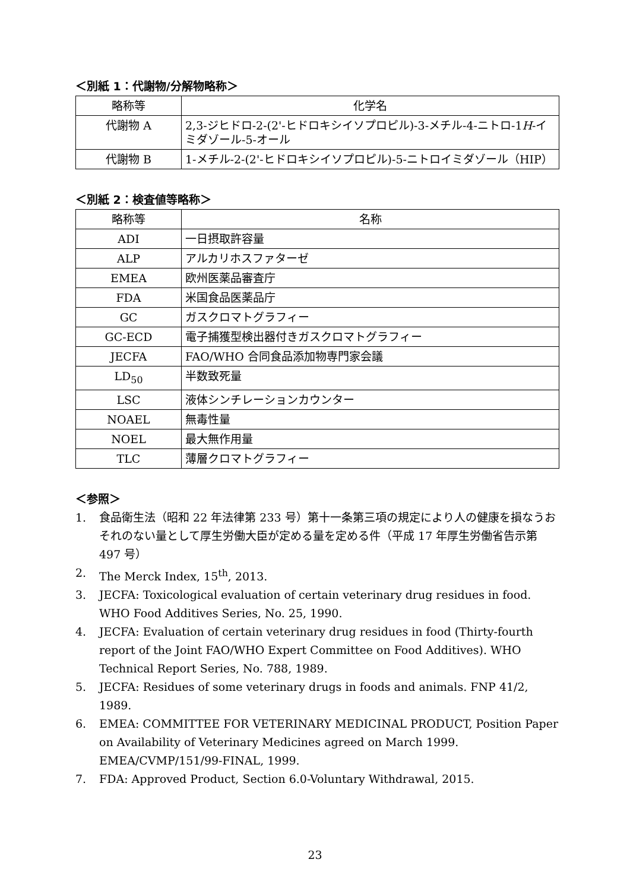＜別紙 1：代謝物/分解物略称＞
| 略称等 | 化学名 |
| --- | --- |
| 代謝物 A | 2,3-ジヒドロ-2-(2'-ヒドロキシイソプロピル)-3-メチル-4-ニトロ-1 H -イミダゾール-5-オール |
| 代謝物 B | 1-メチル-2-(2'-ヒドロキシイソプロピル)-5-ニトロイミダゾール（HIP） |
＜別紙 2：検査値等略称＞
| 略称等 | 名称 |
| --- | --- |
| ADI | 一日摂取許容量 |
| ALP | アルカリホスファターゼ |
| EMEA | 欧州医薬品審査庁 |
| FDA | 米国食品医薬品庁 |
| GC | ガスクロマトグラフィー |
| GC-ECD | 電子捕獲型検出器付きガスクロマトグラフィー |
| JECFA | FAO/WHO 合同食品添加物専門家会議 |
| LD<sub>50</sub> | 半数致死量 |
| LSC | 液体シンチレーションカウンター |
| NOAEL | 無毒性量 |
| NOEL | 最大無作用量 |
| TLC | 薄層クロマトグラフィー |
＜参照＞
1. 食品衛生法（昭和 22 年法律第 233 号）第十一条第三項の規定により人の健康を損なうおそれのない量として厚生労働大臣が定める量を定める件（平成 17 年厚生労働省告示第 497 号）
2. The Merck Index, 15<sup>th</sup>, 2013.
3. JECFA: Toxicological evaluation of certain veterinary drug residues in food. WHO Food Additives Series, No. 25, 1990.
4. JECFA: Evaluation of certain veterinary drug residues in food (Thirty-fourth report of the Joint FAO/WHO Expert Committee on Food Additives). WHO Technical Report Series, No. 788, 1989.
5. JECFA: Residues of some veterinary drugs in foods and animals. FNP 41/2, 1989.
6. EMEA: COMMITTEE FOR VETERINARY MEDICINAL PRODUCT, Position Paper on Availability of Veterinary Medicines agreed on March 1999. EMEA/CVMP/151/99-FINAL, 1999.
7. FDA: Approved Product, Section 6.0-Voluntary Withdrawal, 2015.
23